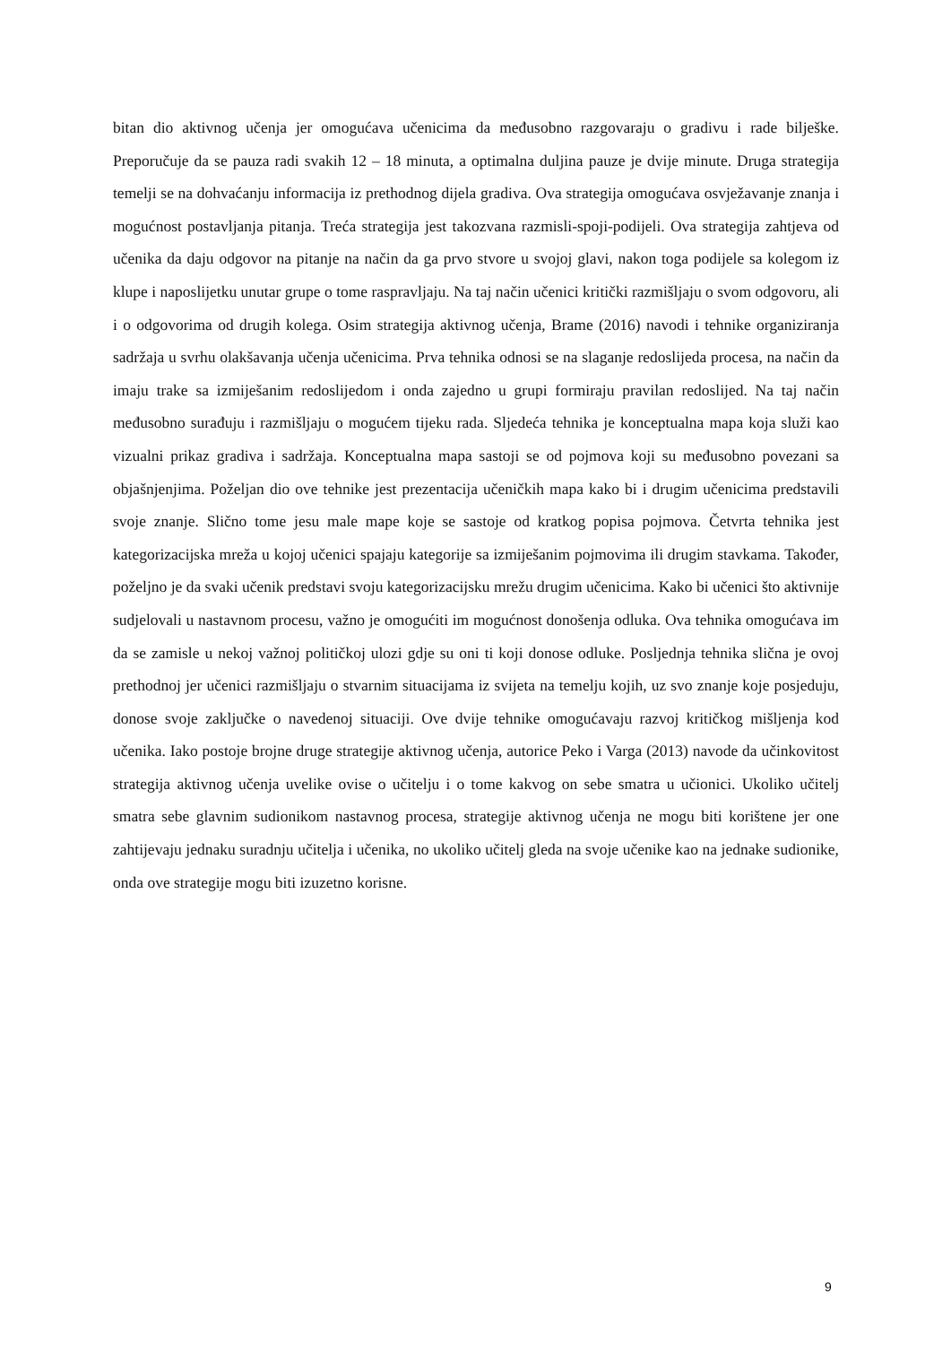bitan dio aktivnog učenja jer omogućava učenicima da međusobno razgovaraju o gradivu i rade bilješke. Preporučuje da se pauza radi svakih 12 – 18 minuta, a optimalna duljina pauze je dvije minute. Druga strategija temelji se na dohvaćanju informacija iz prethodnog dijela gradiva. Ova strategija omogućava osvježavanje znanja i mogućnost postavljanja pitanja. Treća strategija jest takozvana razmisli-spoji-podijeli. Ova strategija zahtjeva od učenika da daju odgovor na pitanje na način da ga prvo stvore u svojoj glavi, nakon toga podijele sa kolegom iz klupe i naposlijetku unutar grupe o tome raspravljaju. Na taj način učenici kritički razmišljaju o svom odgovoru, ali i o odgovorima od drugih kolega. Osim strategija aktivnog učenja, Brame (2016) navodi i tehnike organiziranja sadržaja u svrhu olakšavanja učenja učenicima. Prva tehnika odnosi se na slaganje redoslijeda procesa, na način da imaju trake sa izmiješanim redoslijedom i onda zajedno u grupi formiraju pravilan redoslijed. Na taj način međusobno surađuju i razmišljaju o mogućem tijeku rada. Sljedeća tehnika je konceptualna mapa koja služi kao vizualni prikaz gradiva i sadržaja. Konceptualna mapa sastoji se od pojmova koji su međusobno povezani sa objašnjenjima. Poželjan dio ove tehnike jest prezentacija učeničkih mapa kako bi i drugim učenicima predstavili svoje znanje. Slično tome jesu male mape koje se sastoje od kratkog popisa pojmova. Četvrta tehnika jest kategorizacijska mreža u kojoj učenici spajaju kategorije sa izmiješanim pojmovima ili drugim stavkama. Također, poželjno je da svaki učenik predstavi svoju kategorizacijsku mrežu drugim učenicima. Kako bi učenici što aktivnije sudjelovali u nastavnom procesu, važno je omogućiti im mogućnost donošenja odluka. Ova tehnika omogućava im da se zamisle u nekoj važnoj političkoj ulozi gdje su oni ti koji donose odluke. Posljednja tehnika slična je ovoj prethodnoj jer učenici razmišljaju o stvarnim situacijama iz svijeta na temelju kojih, uz svo znanje koje posjeduju, donose svoje zaključke o navedenoj situaciji. Ove dvije tehnike omogućavaju razvoj kritičkog mišljenja kod učenika. Iako postoje brojne druge strategije aktivnog učenja, autorice Peko i Varga (2013) navode da učinkovitost strategija aktivnog učenja uvelike ovise o učitelju i o tome kakvog on sebe smatra u učionici. Ukoliko učitelj smatra sebe glavnim sudionikom nastavnog procesa, strategije aktivnog učenja ne mogu biti korištene jer one zahtijevaju jednaku suradnju učitelja i učenika, no ukoliko učitelj gleda na svoje učenike kao na jednake sudionike, onda ove strategije mogu biti izuzetno korisne.
9